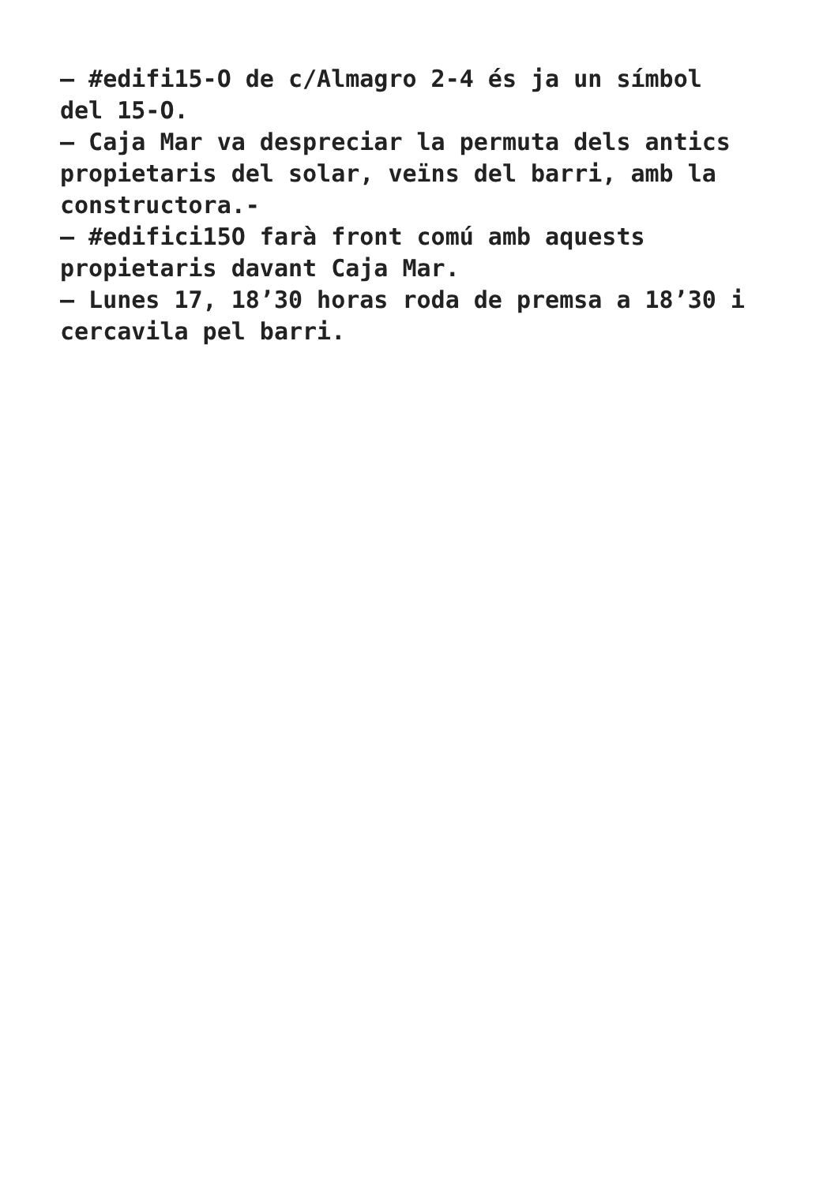– #edifi15-O de c/Almagro 2-4 és ja un símbol
del 15-O.
– Caja Mar va despreciar la permuta dels antics
propietaris del solar, veïns del barri, amb la
constructora.-
– #edifici15O farà front comú amb aquests
propietaris davant Caja Mar.
– Lunes 17, 18’30 horas roda de premsa a 18’30 i
cercavila pel barri.